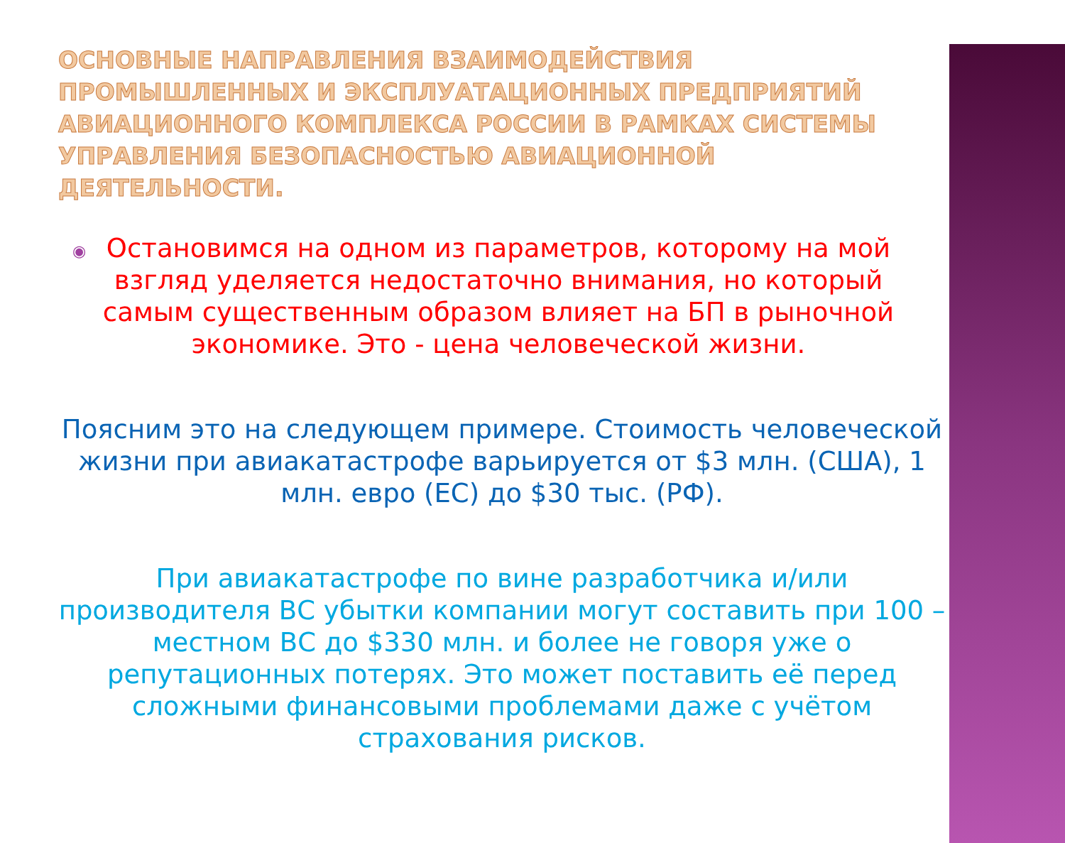ОСНОВНЫЕ НАПРАВЛЕНИЯ ВЗАИМОДЕЙСТВИЯ ПРОМЫШЛЕННЫХ И ЭКСПЛУАТАЦИОННЫХ ПРЕДПРИЯТИЙ АВИАЦИОННОГО КОМПЛЕКСА РОССИИ В РАМКАХ СИСТЕМЫ УПРАВЛЕНИЯ БЕЗОПАСНОСТЬЮ АВИАЦИОННОЙ ДЕЯТЕЛЬНОСТИ.
◉ Остановимся на одном из параметров, которому на мой взгляд уделяется недостаточно внимания, но который самым существенным образом влияет на БП в рыночной экономике. Это - цена человеческой жизни.
Поясним это на следующем примере. Стоимость человеческой жизни при авиакатастрофе варьируется от $3 млн. (США), 1 млн. евро (ЕС) до $30 тыс. (РФ).
При авиакатастрофе по вине разработчика и/или производителя ВС убытки компании могут составить при 100 – местном ВС до $330 млн. и более не говоря уже о репутационных потерях. Это может поставить её перед сложными финансовыми проблемами даже с учётом страхования рисков.